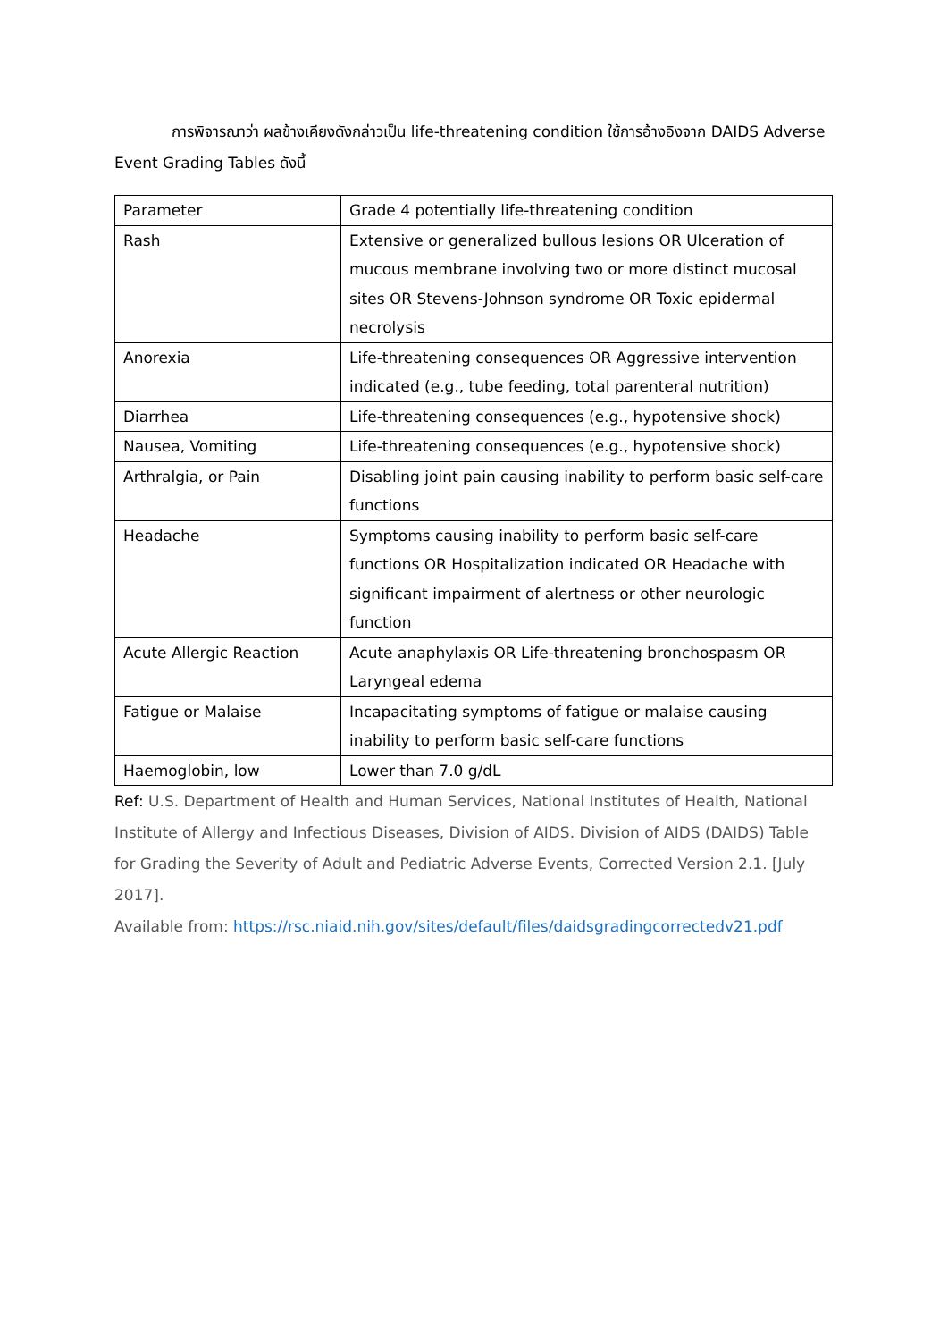การพิจารณาว่า ผลข้างเคียงดังกล่าวเป็น life-threatening condition ใช้การอ้างอิงจาก DAIDS Adverse Event Grading Tables ดังนี้
| Parameter | Grade 4 potentially life-threatening condition |
| Rash | Extensive or generalized bullous lesions OR Ulceration of mucous membrane involving two or more distinct mucosal sites OR Stevens-Johnson syndrome OR Toxic epidermal necrolysis |
| Anorexia | Life-threatening consequences OR Aggressive intervention indicated (e.g., tube feeding, total parenteral nutrition) |
| Diarrhea | Life-threatening consequences (e.g., hypotensive shock) |
| Nausea, Vomiting | Life-threatening consequences (e.g., hypotensive shock) |
| Arthralgia, or Pain | Disabling joint pain causing inability to perform basic self-care functions |
| Headache | Symptoms causing inability to perform basic self-care functions OR Hospitalization indicated OR Headache with significant impairment of alertness or other neurologic function |
| Acute Allergic Reaction | Acute anaphylaxis OR Life-threatening bronchospasm OR Laryngeal edema |
| Fatigue or Malaise | Incapacitating symptoms of fatigue or malaise causing inability to perform basic self-care functions |
| Haemoglobin, low | Lower than 7.0 g/dL |
Ref: U.S. Department of Health and Human Services, National Institutes of Health, National Institute of Allergy and Infectious Diseases, Division of AIDS. Division of AIDS (DAIDS) Table for Grading the Severity of Adult and Pediatric Adverse Events, Corrected Version 2.1. [July 2017].
Available from: https://rsc.niaid.nih.gov/sites/default/files/daidsgradingcorrectedv21.pdf